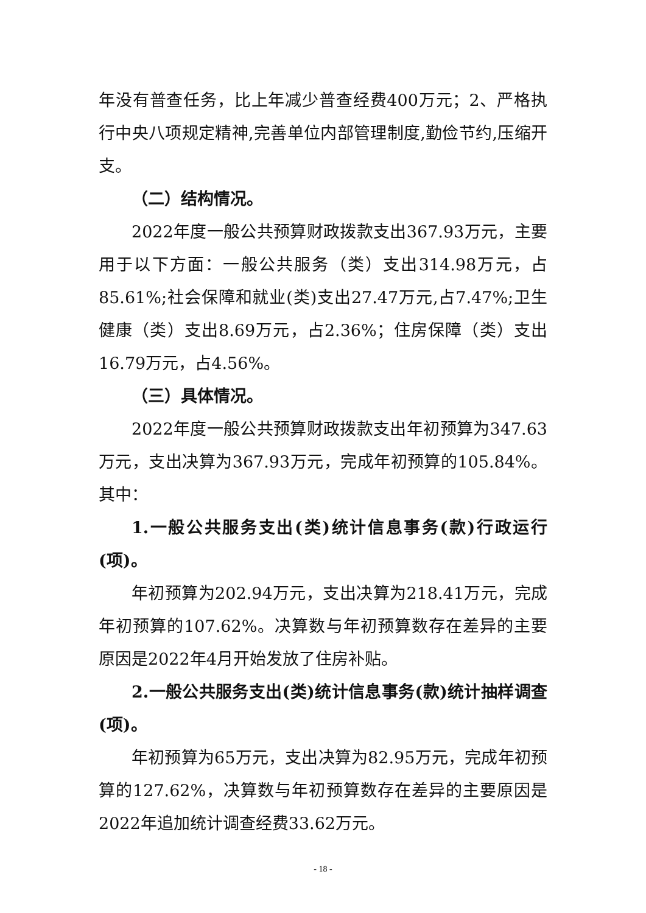年没有普查任务，比上年减少普查经费400万元；2、严格执行中央八项规定精神,完善单位内部管理制度,勤俭节约,压缩开支。
（二）结构情况。
2022年度一般公共预算财政拨款支出367.93万元，主要用于以下方面：一般公共服务（类）支出314.98万元，占85.61%;社会保障和就业(类)支出27.47万元,占7.47%;卫生健康（类）支出8.69万元，占2.36%；住房保障（类）支出16.79万元，占4.56%。
（三）具体情况。
2022年度一般公共预算财政拨款支出年初预算为347.63万元，支出决算为367.93万元，完成年初预算的105.84%。其中：
1.一般公共服务支出(类)统计信息事务(款)行政运行(项)。
年初预算为202.94万元，支出决算为218.41万元，完成年初预算的107.62%。决算数与年初预算数存在差异的主要原因是2022年4月开始发放了住房补贴。
2.一般公共服务支出(类)统计信息事务(款)统计抽样调查(项)。
年初预算为65万元，支出决算为82.95万元，完成年初预算的127.62%，决算数与年初预算数存在差异的主要原因是2022年追加统计调查经费33.62万元。
- 18 -